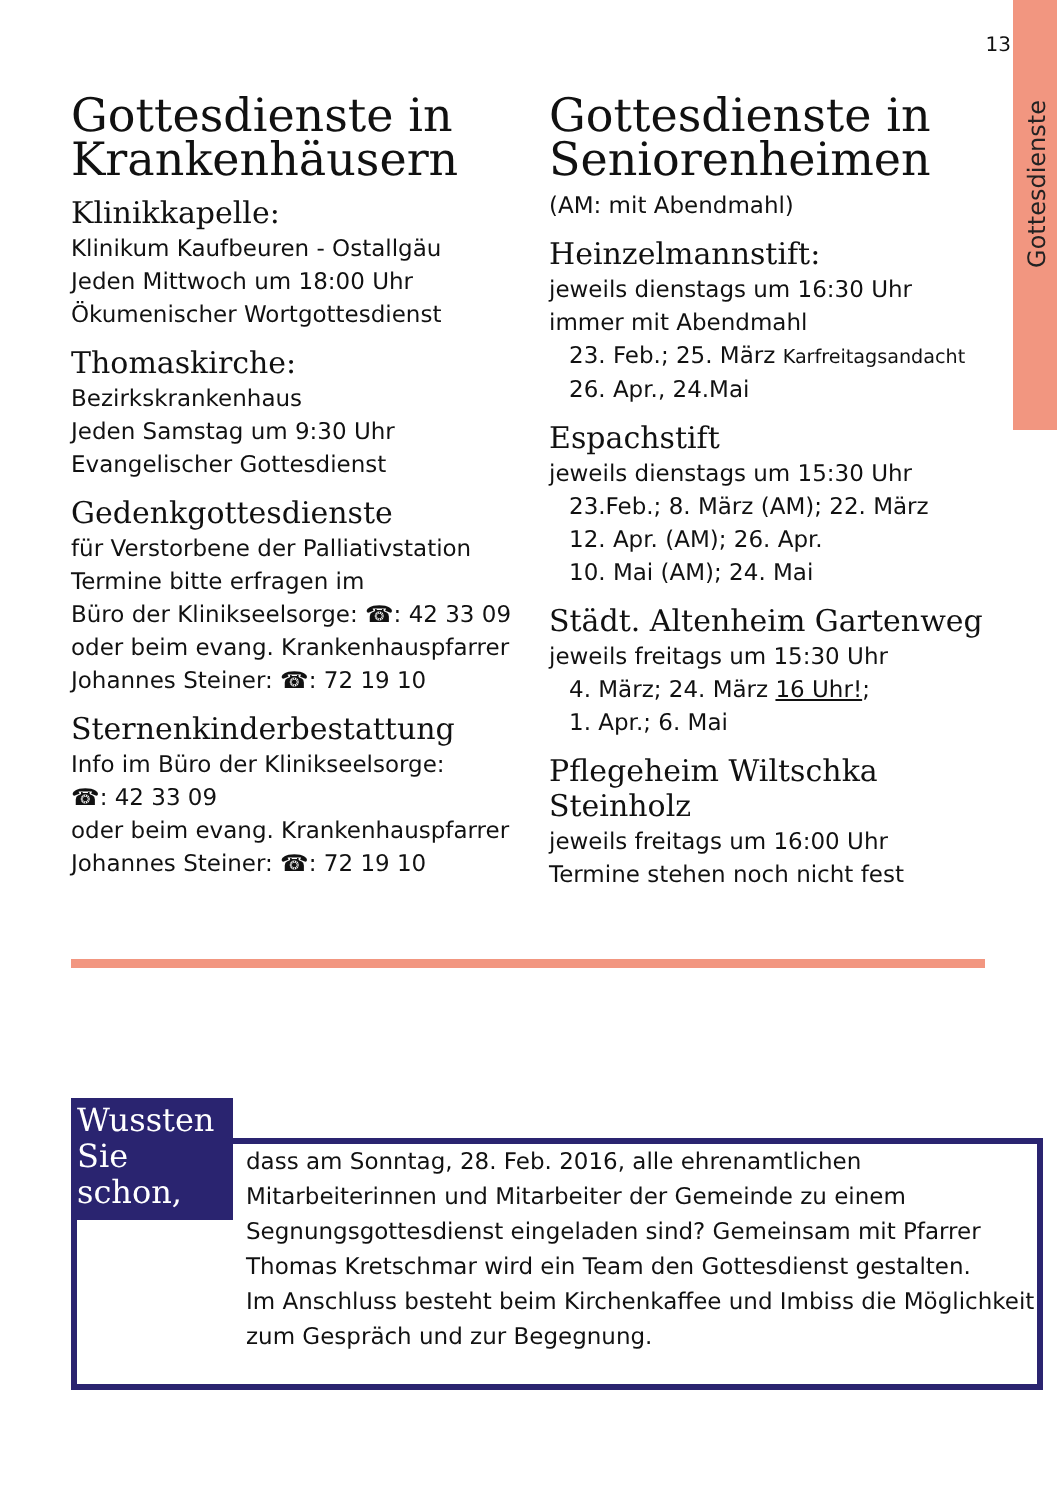Gottesdienste
13
Gottesdienste in Krankenhäusern
Klinikkapelle:
Klinikum Kaufbeuren - Ostallgäu
Jeden Mittwoch um 18:00 Uhr
Ökumenischer Wortgottesdienst
Thomaskirche:
Bezirkskrankenhaus
Jeden Samstag um 9:30 Uhr
Evangelischer Gottesdienst
Gedenkgottesdienste
für Verstorbene der Palliativstation
Termine bitte erfragen im
Büro der Klinikseelsorge: ☎: 42 33 09
oder beim evang. Krankenhauspfarrer
Johannes Steiner: ☎: 72 19 10
Sternenkinderbestattung
Info im Büro der Klinikseelsorge:
☎: 42 33 09
oder beim evang. Krankenhauspfarrer
Johannes Steiner: ☎: 72 19 10
Gottesdienste in Seniorenheimen
(AM: mit Abendmahl)
Heinzelmannstift:
jeweils dienstags um 16:30 Uhr
immer mit Abendmahl
23. Feb.; 25. März Karfreitagsandacht
26. Apr., 24.Mai
Espachstift
jeweils dienstags um 15:30 Uhr
23.Feb.; 8. März (AM); 22. März
12. Apr. (AM); 26. Apr.
10. Mai (AM); 24. Mai
Städt. Altenheim Gartenweg
jeweils freitags um 15:30 Uhr
4. März; 24. März 16 Uhr!;
1. Apr.; 6. Mai
Pflegeheim Wiltschka Steinholz
jeweils freitags um 16:00 Uhr
Termine stehen noch nicht fest
Wussten Sie schon,
dass am Sonntag, 28. Feb. 2016, alle ehrenamtlichen Mitarbeiterinnen und Mitarbeiter der Gemeinde zu einem Segnungsgottesdienst eingeladen sind? Gemeinsam mit Pfarrer Thomas Kretschmar wird ein Team den Gottesdienst gestalten.
Im Anschluss besteht beim Kirchenkaffee und Imbiss die Möglichkeit zum Gespräch und zur Begegnung.